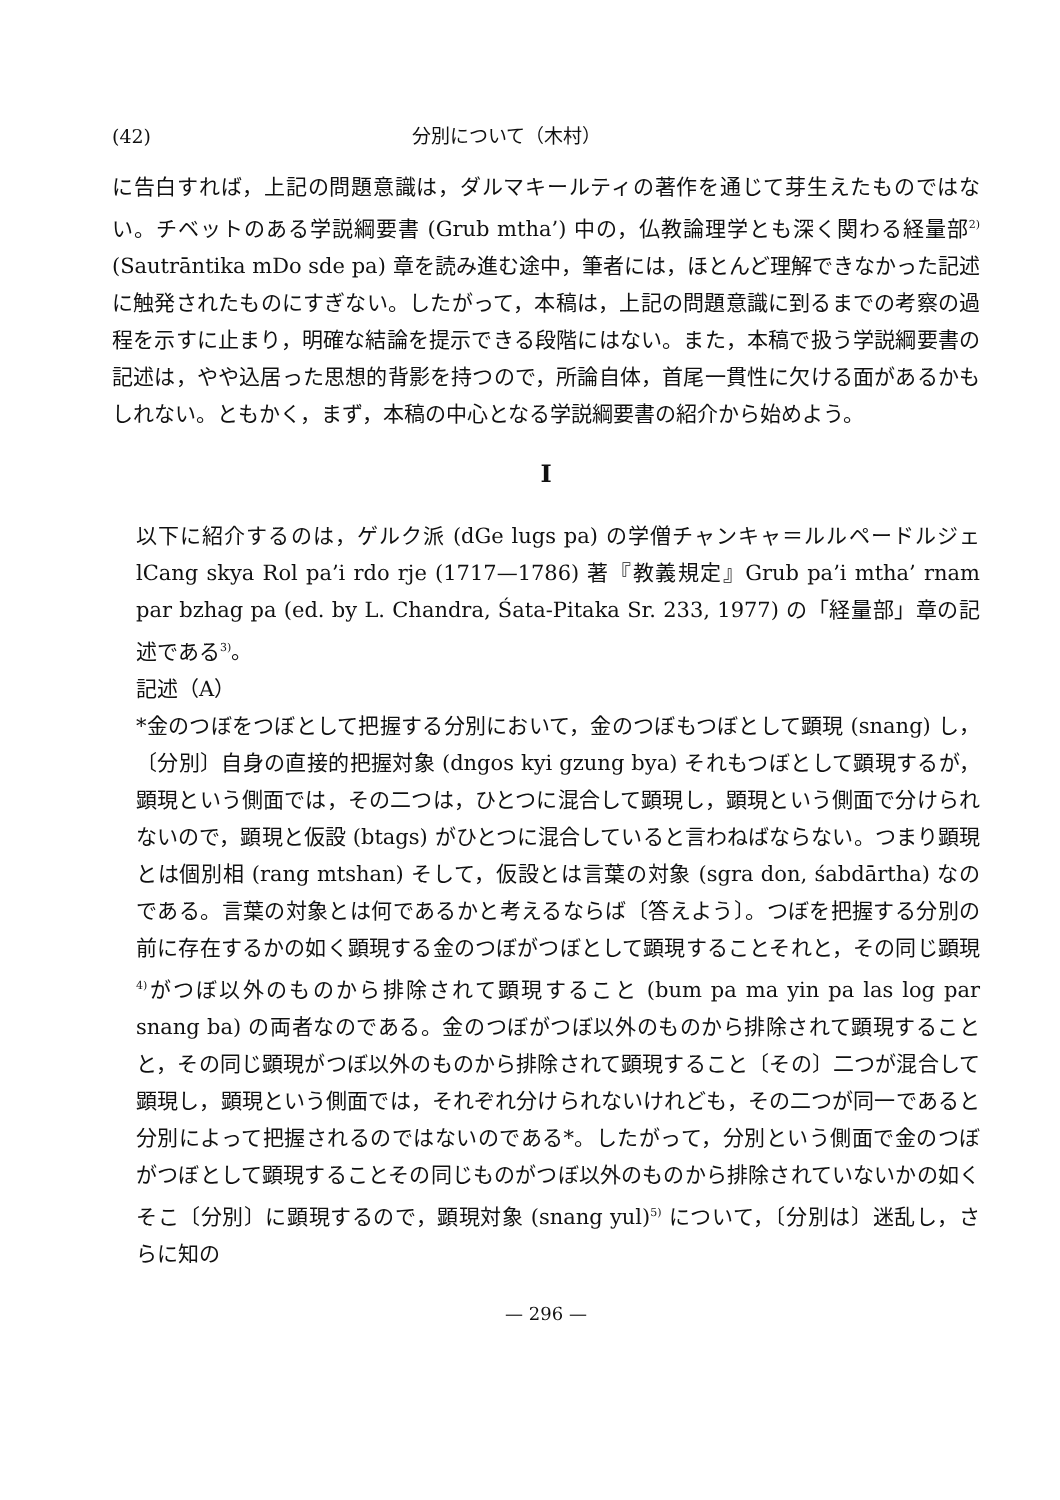(42) 分別について（木村）
に告白すれば，上記の問題意識は，ダルマキールティの著作を通じて芽生えたものではない。チベットのある学説綱要書 (Grub mtha’) 中の，仏教論理学とも深く関わる経量部<sup>2)</sup> (Sautrāntika mDo sde pa) 章を読み進む途中，筆者には，ほとんど理解できなかった記述に触発されたものにすぎない。したがって，本稿は，上記の問題意識に到るまでの考察の過程を示すに止まり，明確な結論を提示できる段階にはない。また，本稿で扱う学説綱要書の記述は，やや込居った思想的背影を持つので，所論自体，首尾一貫性に欠ける面があるかもしれない。ともかく，まず，本稿の中心となる学説綱要書の紹介から始めよう。
I
以下に紹介するのは，ゲルク派 (dGe lugs pa) の学僧チャンキャ＝ルルペードルジェ lCang skya Rol pa’i rdo rje (1717—1786) 著『教義規定』Grub pa’i mtha’ rnam par bzhag pa (ed. by L. Chandra, Śata-Pitaka Sr. 233, 1977) の「経量部」章の記述である<sup>3)</sup>。
記述（A）
*金のつぼをつぼとして把握する分別において，金のつぼもつぼとして顕現 (snang) し，〔分別〕自身の直接的把握対象 (dngos kyi gzung bya) それもつぼとして顕現するが，顕現という側面では，その二つは，ひとつに混合して顕現し，顕現という側面で分けられないので，顕現と仮設 (btags) がひとつに混合していると言わねばならない。つまり顕現とは個別相 (rang mtshan) そして，仮設とは言葉の対象 (sgra don, śabdārtha) なのである。言葉の対象とは何であるかと考えるならば〔答えよう〕。つぼを把握する分別の前に存在するかの如く顕現する金のつぼがつぼとして顕現することそれと，その同じ顕現<sup>4)</sup>がつぼ以外のものから排除されて顕現すること (bum pa ma yin pa las log par snang ba) の両者なのである。金のつぼがつぼ以外のものから排除されて顕現することと，その同じ顕現がつぼ以外のものから排除されて顕現すること〔その〕二つが混合して顕現し，顕現という側面では，それぞれ分けられないけれども，その二つが同一であると分別によって把握されるのではないのである*。したがって，分別という側面で金のつぼがつぼとして顕現することその同じものがつぼ以外のものから排除されていないかの如くそこ〔分別〕に顕現するので，顕現対象 (snang yul)<sup>5)</sup> について，〔分別は〕迷乱し，さらに知の
— 296 —